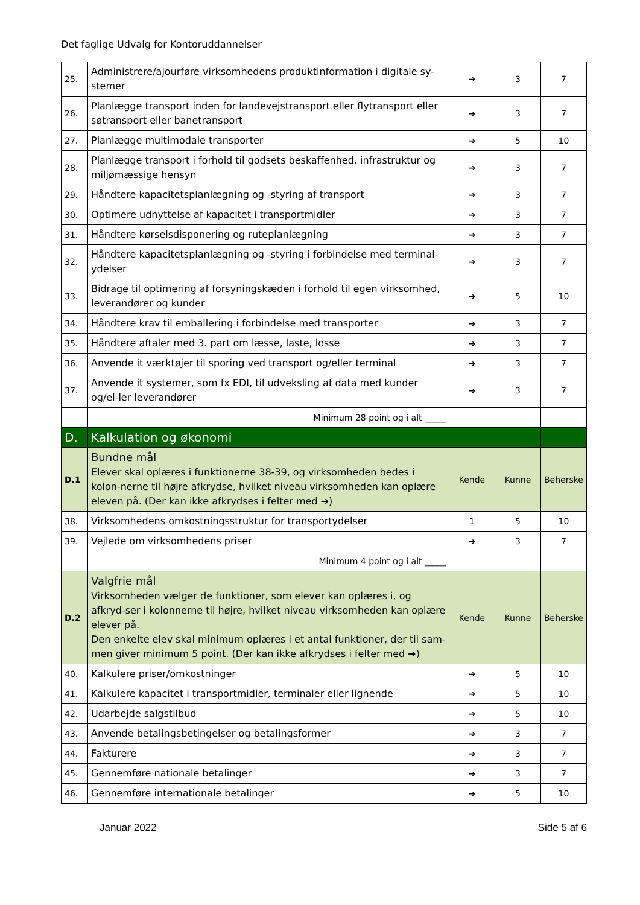Det faglige Udvalg for Kontoruddannelser
| 25. | Administrere/ajourføre virksomhedens produktinformation i digitale sy-stemer | ➔ | 3 | 7 |
| 26. | Planlægge transport inden for landevejstransport eller flytransport eller søtransport eller banetransport | ➔ | 3 | 7 |
| 27. | Planlægge multimodale transporter | ➔ | 5 | 10 |
| 28. | Planlægge transport i forhold til godsets beskaffenhed, infrastruktur og miljømæssige hensyn | ➔ | 3 | 7 |
| 29. | Håndtere kapacitetsplanlægning og -styring af transport | ➔ | 3 | 7 |
| 30. | Optimere udnyttelse af kapacitet i transportmidler | ➔ | 3 | 7 |
| 31. | Håndtere kørselsdisponering og ruteplanlægning | ➔ | 3 | 7 |
| 32. | Håndtere kapacitetsplanlægning og -styring i forbindelse med terminal-ydelser | ➔ | 3 | 7 |
| 33. | Bidrage til optimering af forsyningskæden i forhold til egen virksomhed, leverandører og kunder | ➔ | 5 | 10 |
| 34. | Håndtere krav til emballering i forbindelse med transporter | ➔ | 3 | 7 |
| 35. | Håndtere aftaler med 3. part om læsse, laste, losse | ➔ | 3 | 7 |
| 36. | Anvende it værktøjer til sporing ved transport og/eller terminal | ➔ | 3 | 7 |
| 37. | Anvende it systemer, som fx EDI, til udveksling af data med kunder og/el-ler leverandører | ➔ | 3 | 7 |
| | Minimum 28 point og i alt _____ | | | |
| D. | Kalkulation og økonomi | | | |
| D.1 | Bundne mål Elever skal oplæres i funktionerne 38-39, og virksomheden bedes i kolon-nerne til højre afkrydse, hvilket niveau virksomheden kan oplære eleven på. (Der kan ikke afkrydses i felter med ➔) | Kende | Kunne | Beherske |
| 38. | Virksomhedens omkostningsstruktur for transportydelser | 1 | 5 | 10 |
| 39. | Vejlede om virksomhedens priser | ➔ | 3 | 7 |
| | Minimum 4 point og i alt _____ | | | |
| D.2 | Valgfrie mål Virksomheden vælger de funktioner, som elever kan oplæres i, og afkryd-ser i kolonnerne til højre, hvilket niveau virksomheden kan oplære elever på. Den enkelte elev skal minimum oplæres i et antal funktioner, der til sam-men giver minimum 5 point. (Der kan ikke afkrydses i felter med ➔) | Kende | Kunne | Beherske |
| 40. | Kalkulere priser/omkostninger | ➔ | 5 | 10 |
| 41. | Kalkulere kapacitet i transportmidler, terminaler eller lignende | ➔ | 5 | 10 |
| 42. | Udarbejde salgstilbud | ➔ | 5 | 10 |
| 43. | Anvende betalingsbetingelser og betalingsformer | ➔ | 3 | 7 |
| 44. | Fakturere | ➔ | 3 | 7 |
| 45. | Gennemføre nationale betalinger | ➔ | 3 | 7 |
| 46. | Gennemføre internationale betalinger | ➔ | 5 | 10 |
Januar 2022 Side 5 af 6